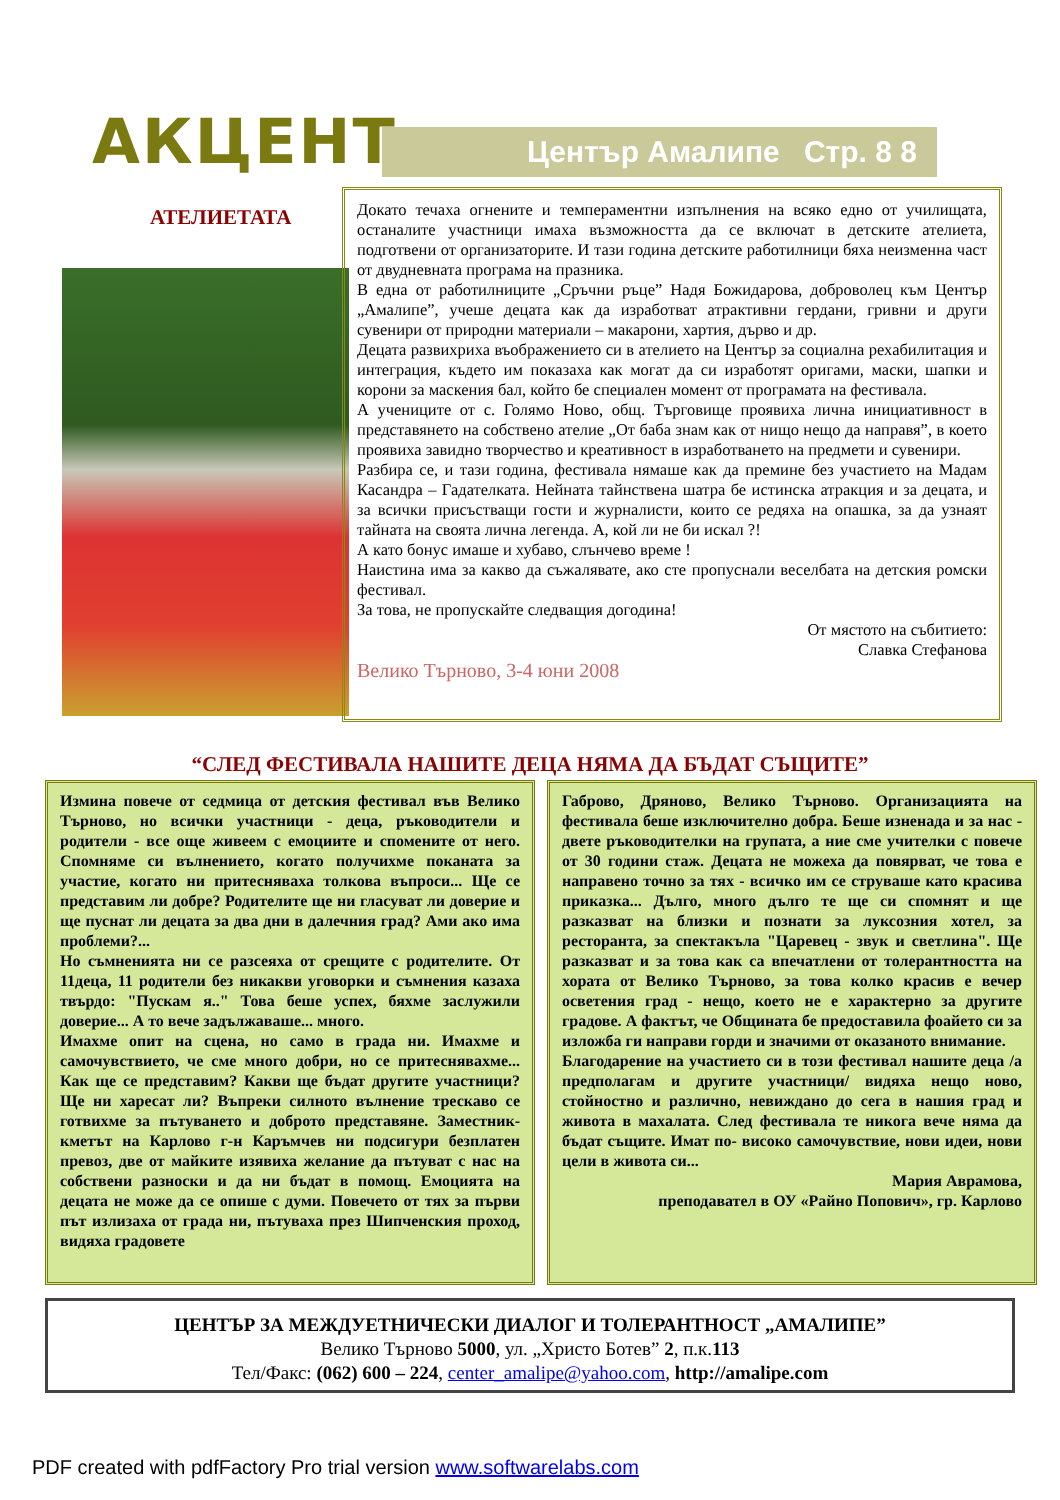Център Амалипе Стр. 8 8
АКЦЕНТ
АТЕЛИЕТАТА
Докато течаха огнените и темпераментни изпълнения на всяко едно от училищата, останалите участници имаха възможността да се включат в детските ателиета, подготвени от организаторите. И тази година детските работилници бяха неизменна част от двудневната програма на празника.
В една от работилниците „Сръчни ръце” Надя Божидарова, доброволец към Център „Амалипе”, учеше децата как да изработват атрактивни гердани, гривни и други сувенири от природни материали – макарони, хартия, дърво и др.
Децата развихриха въображението си в ателието на Център за социална рехабилитация и интеграция, където им показаха как могат да си изработят оригами, маски, шапки и корони за маскения бал, който бе специален момент от програмата на фестивала.
А учениците от с. Голямо Ново, общ. Търговище проявиха лична инициативност в представянето на собствено ателие „От баба знам как от нищо нещо да направя”, в което проявиха завидно творчество и креативност в изработването на предмети и сувенири.
Разбира се, и тази година, фестивала нямаше как да премине без участието на Мадам Касандра – Гадателката. Нейната тайнствена шатра бе истинска атракция и за децата, и за всички присъстващи гости и журналисти, които се редяха на опашка, за да узнаят тайната на своята лична легенда. А, кой ли не би искал ?!
А като бонус имаше и хубаво, слънчево време !
Наистина има за какво да съжалявате, ако сте пропуснали веселбата на детския ромски фестивал.
За това, не пропускайте следващия догодина!
От мястото на събитието:
Славка Стефанова
Велико Търново, 3-4 юни 2008
“СЛЕД ФЕСТИВАЛА НАШИТЕ ДЕЦА НЯМА ДА БЪДАТ СЪЩИТЕ”
Измина повече от седмица от детския фестивал във Велико Търново, но всички участници - деца, ръководители и родители - все още живеем с емоциите и спомените от него. Спомняме си вълнението, когато получихме поканата за участие, когато ни притесняваха толкова въпроси... Ще се представим ли добре? Родителите ще ни гласуват ли доверие и ще пуснат ли децата за два дни в далечния град? Ами ако има проблеми?...
Но съмненията ни се разсеяха от срещите с родителите. От 11деца, 11 родители без никакви уговорки и съмнения казаха твърдо: "Пускам я.." Това беше успех, бяхме заслужили доверие... А то вече задължаваше... много.
Имахме опит на сцена, но само в града ни. Имахме и самочувствието, че сме много добри, но се притеснявахме... Как ще се представим? Какви ще бъдат другите участници? Ще ни харесат ли? Въпреки силното вълнение трескаво се готвихме за пътуването и доброто представяне. Заместник-кметът на Карлово г-н Каръмчев ни подсигури безплатен превоз, две от майките изявиха желание да пътуват с нас на собствени разноски и да ни бъдат в помощ. Емоцията на децата не може да се опише с думи. Повечето от тях за първи път излизаха от града ни, пътуваха през Шипченския проход, видяха градовете
Габрово, Дряново, Велико Търново. Организацията на фестивала беше изключително добра. Беше изненада и за нас - двете ръководителки на групата, а ние сме учителки с повече от 30 години стаж. Децата не можеха да повярват, че това е направено точно за тях - всичко им се струваше като красива приказка... Дълго, много дълго те ще си спомнят и ще разказват на близки и познати за луксозния хотел, за ресторанта, за спектакъла "Царевец - звук и светлина". Ще разказват и за това как са впечатлени от толерантността на хората от Велико Търново, за това колко красив е вечер осветения град - нещо, което не е характерно за другите градове. А фактът, че Общината бе предоставила фоайето си за изложба ги направи горди и значими от оказаното внимание.
Благодарение на участието си в този фестивал нашите деца /а предполагам и другите участници/ видяха нещо ново, стойностно и различно, невиждано до сега в нашия град и живота в махалата. След фестивала те никога вече няма да бъдат същите. Имат по- високо самочувствие, нови идеи, нови цели в живота си...
Мария Аврамова,
преподавател в ОУ «Райно Попович», гр. Карлово
ЦЕНТЪР ЗА МЕЖДУЕТНИЧЕСКИ ДИАЛОГ И ТОЛЕРАНТНОСТ „АМАЛИПЕ”
Велико Търново 5000, ул. „Христо Ботев” 2, п.к.113
Тел/Факс: (062) 600 – 224, center_amalipe@yahoo.com, http://amalipe.com
PDF created with pdfFactory Pro trial version www.softwarelabs.com